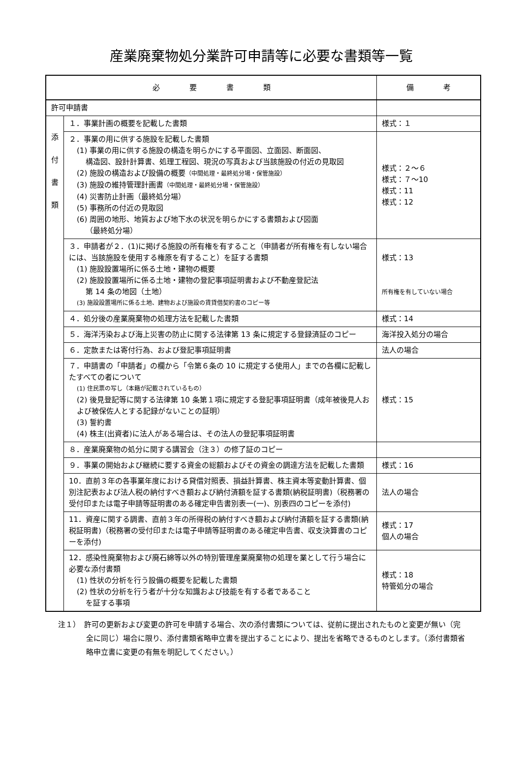産業廃棄物処分業許可申請等に必要な書類等一覧
| 必 要 書 類 | | 備 考 |
| --- | --- | --- |
| 許可申請書 | | |
| 添 付 書 類 | １．事業計画の概要を記載した書類 | 様式：１ |
| | ２．事業の用に供する施設を記載した書類 (1) 事業の用に供する施設の構造を明らかにする平面図、立面図、断面図、 構造図、設計計算書、処理工程図、現況の写真および当該施設の付近の見取図 (2) 施設の構造および設備の概要 （中間処理・最終処分場・保管施設） (3) 施設の維持管理計画書 （中間処理・最終処分場・保管施設） (4) 災害防止計画（最終処分場） (5) 事務所の付近の見取図 (6) 周囲の地形、地質および地下水の状況を明らかにする書類および図面 （最終処分場） | 様式：２～６ 様式：７～10 様式：11 様式：12 |
| | ３．申請者が２．(1)に掲げる施設の所有権を有すること（申請者が所有権を有しない場合には、当該施設を使用する権原を有すること）を証する書類 (1) 施設設置場所に係る土地・建物の概要 (2) 施設設置場所に係る土地・建物の登記事項証明書および不動産登記法 第 14 条の地図（土地） (3) 施設設置場所に係る土地、建物および施設の賃貸借契約書のコピー等 | 様式：13 所有権を有していない場合 |
| | ４．処分後の産業廃棄物の処理方法を記載した書類 | 様式：14 |
| | ５．海洋汚染および海上災害の防止に関する法律第 13 条に規定する登録済証のコピー | 海洋投入処分の場合 |
| | ６．定款または寄付行為、および登記事項証明書 | 法人の場合 |
| | ７．申請書の「申請者」の欄から「令第６条の 10 に規定する使用人」までの各欄に記載したすべての者について (1) 住民票の写し（本籍が記載されているもの） (2) 後見登記等に関する法律第 10 条第１項に規定する登記事項証明書（成年被後見人および被保佐人とする記録がないことの証明） (3) 誓約書 (4) 株主(出資者)に法人がある場合は、その法人の登記事項証明書 | 様式：15 |
| | ８．産業廃棄物の処分に関する講習会（注３）の修了証のコピー | |
| | ９．事業の開始および継続に要する資金の総額およびその資金の調達方法を記載した書類 | 様式：16 |
| | 10．直前３年の各事業年度における貸借対照表、損益計算書、株主資本等変動計算書、個別注記表および法人税の納付すべき額および納付済額を証する書類(納税証明書)（税務署の受付印または電子申請等証明書のある確定申告書別表一(一)、別表四のコピーを添付) | 法人の場合 |
| | 11．資産に関する調書、直前３年の所得税の納付すべき額および納付済額を証する書類(納税証明書)（税務署の受付印または電子申請等証明書のある確定申告書、収支決算書のコピーを添付) | 様式：17 個人の場合 |
| | 12．感染性廃棄物および廃石綿等以外の特別管理産業廃棄物の処理を業として行う場合に必要な添付書類 (1) 性状の分析を行う設備の概要を記載した書類 (2) 性状の分析を行う者が十分な知識および技能を有する者であること を証する事項 | 様式：18 特管処分の場合 |
注１）　許可の更新および変更の許可を申請する場合、次の添付書類については、従前に提出されたものと変更が無い（完全に同じ）場合に限り、添付書類省略申立書を提出することにより、提出を省略できるものとします。（添付書類省略申立書に変更の有無を明記してください。）